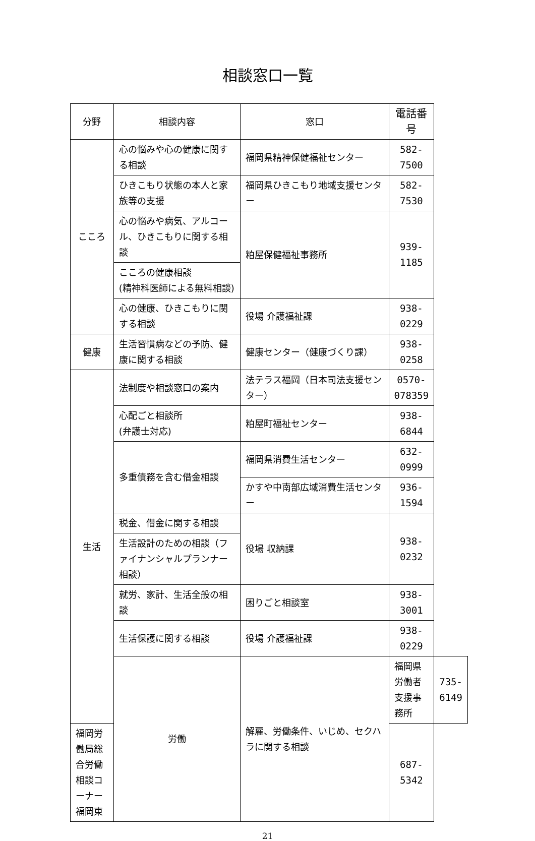相談窓口一覧
| 分野 | 相談内容 | 窓口 | 電話番号 | |
| --- | --- | --- | --- | --- |
| こころ | 心の悩みや心の健康に関する相談 | 福岡県精神保健福祉センター | 582-7500 | |
| | ひきこもり状態の本人と家族等の支援 | 福岡県ひきこもり地域支援センター | 582-7530 | |
| | 心の悩みや病気、アルコール、ひきこもりに関する相談 | 粕屋保健福祉事務所 | 939-1185 | |
| | こころの健康相談 (精神科医師による無料相談) | | | |
| | 心の健康、ひきこもりに関する相談 | 役場 介護福祉課 | 938-0229 | |
| 健康 | 生活習慣病などの予防、健康に関する相談 | 健康センター（健康づくり課） | 938-0258 | |
| 生活 | 法制度や相談窓口の案内 | 法テラス福岡（日本司法支援センター） | 0570-078359 | |
| | 心配ごと相談所 (弁護士対応) | 粕屋町福祉センター | 938-6844 | |
| | 多重債務を含む借金相談 | 福岡県消費生活センター | 632-0999 | |
| | | かすや中南部広域消費生活センター | 936-1594 | |
| | 税金、借金に関する相談 | 役場 収納課 | 938-0232 | |
| | 生活設計のための相談（ファイナンシャルプランナー相談） | | | |
| | 就労、家計、生活全般の相談 | 困りごと相談室 | 938-3001 | |
| | 生活保護に関する相談 | 役場 介護福祉課 | 938-0229 | |
| | 労働 | 解雇、労働条件、いじめ、セクハラに関する相談 | 福岡県労働者支援事務所 | 735-6149 |
| 福岡労働局総合労働相談コーナー福岡東 | | | 687-5342 | |
21